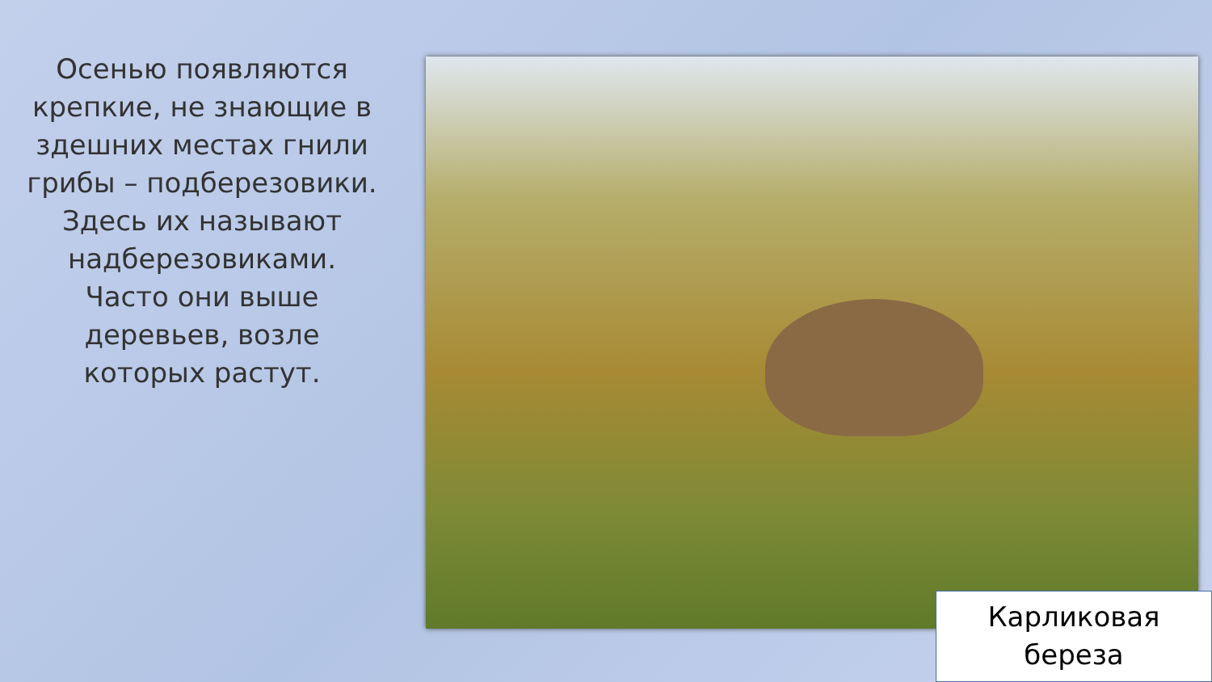Осенью появляются крепкие, не знающие в здешних местах гнили грибы – подберезовики. Здесь их называют надберезовиками. Часто они выше деревьев, возле которых растут.
Карликовая береза